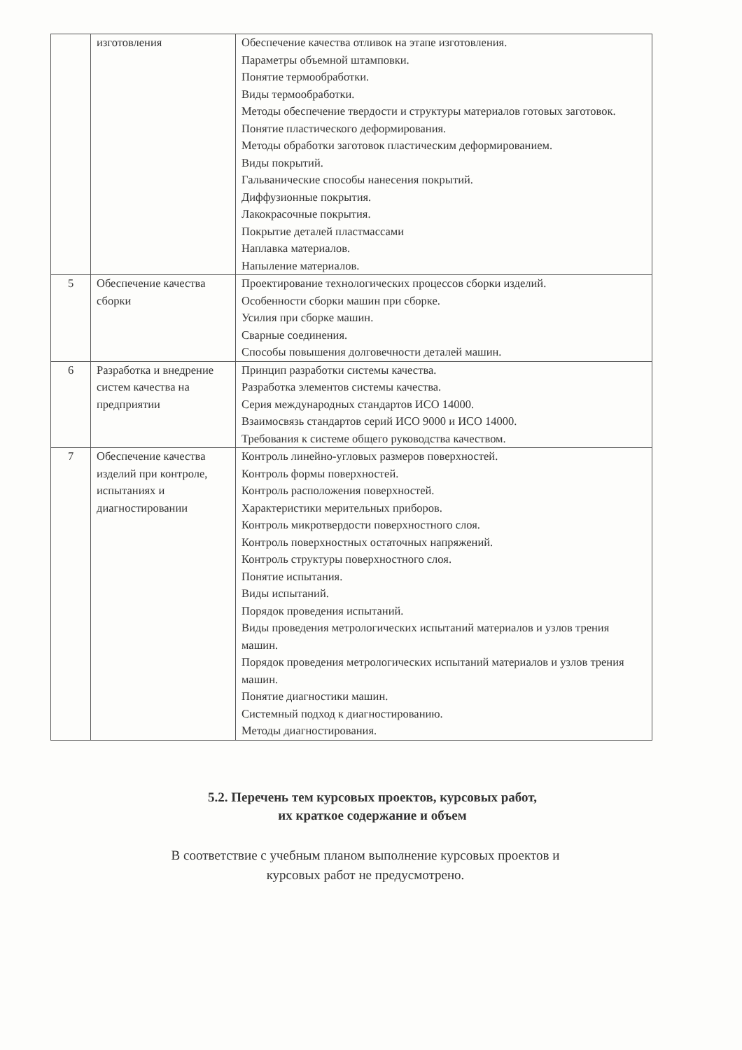| | изготовления | Обеспечение качества отливок на этапе изготовления. Параметры объемной штамповки. Понятие термообработки. Виды термообработки. Методы обеспечение твердости и структуры материалов готовых заготовок. Понятие пластического деформирования. Методы обработки заготовок пластическим деформированием. Виды покрытий. Гальванические способы нанесения покрытий. Диффузионные покрытия. Лакокрасочные покрытия. Покрытие деталей пластмассами Наплавка материалов. Напыление материалов. |
| 5 | Обеспечение качества сборки | Проектирование технологических процессов сборки изделий. Особенности сборки машин при сборке. Усилия при сборке машин. Сварные соединения. Способы повышения долговечности деталей машин. |
| 6 | Разработка и внедрение систем качества на предприятии | Принцип разработки системы качества. Разработка элементов системы качества. Серия международных стандартов ИСО 14000. Взаимосвязь стандартов серий ИСО 9000 и ИСО 14000. Требования к системе общего руководства качеством. |
| 7 | Обеспечение качества изделий при контроле, испытаниях и диагностировании | Контроль линейно-угловых размеров поверхностей. Контроль формы поверхностей. Контроль расположения поверхностей. Характеристики мерительных приборов. Контроль микротвердости поверхностного слоя. Контроль поверхностных остаточных напряжений. Контроль структуры поверхностного слоя. Понятие испытания. Виды испытаний. Порядок проведения испытаний. Виды проведения метрологических испытаний материалов и узлов трения машин. Порядок проведения метрологических испытаний материалов и узлов трения машин. Понятие диагностики машин. Системный подход к диагностированию. Методы диагностирования. |
5.2. Перечень тем курсовых проектов, курсовых работ,
их краткое содержание и объем
В соответствие с учебным планом выполнение курсовых проектов и
курсовых работ не предусмотрено.